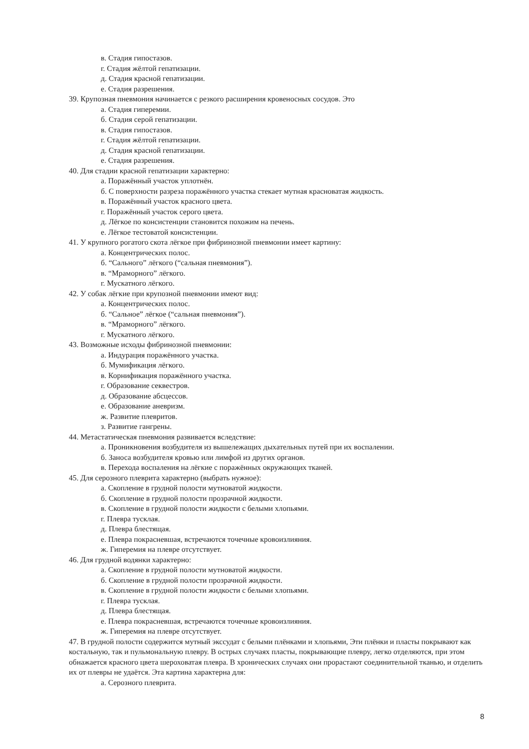в. Стадия гипостазов.
г. Стадия жёлтой гепатизации.
д. Стадия красной гепатизации.
е. Стадия разрешения.
39. Крупозная пневмония начинается с резкого расширения кровеносных сосудов. Это
а. Стадия гиперемии.
б. Стадия серой гепатизации.
в. Стадия гипостазов.
г. Стадия жёлтой гепатизации.
д. Стадия красной гепатизации.
е. Стадия разрешения.
40. Для стадии красной гепатизации характерно:
а. Поражённый участок уплотнён.
б. С поверхности разреза поражённого участка стекает мутная красноватая жидкость.
в. Поражённый участок красного цвета.
г. Поражённый участок серого цвета.
д. Лёгкое по консистенции становится похожим на печень.
е. Лёгкое тестоватой консистенции.
41. У крупного рогатого скота лёгкое при фибринозной пневмонии имеет картину:
а. Концентрических полос.
б. “Сального” лёгкого (“сальная пневмония”).
в. “Мраморного” лёгкого.
г. Мускатного лёгкого.
42. У собак лёгкие при крупозной пневмонии имеют вид:
а. Концентрических полос.
б. “Сальное” лёгкое (“сальная пневмония”).
в. “Мраморного” лёгкого.
г. Мускатного лёгкого.
43. Возможные исходы фибринозной пневмонии:
а. Индурация поражённого участка.
б. Мумификация лёгкого.
в. Корнификация поражённого участка.
г. Образование секвестров.
д. Образование абсцессов.
е. Образование аневризм.
ж. Развитие плевритов.
з. Развитие гангрены.
44. Метастатическая пневмония развивается вследствие:
а. Проникновения возбудителя из вышележащих дыхательных путей при их воспалении.
б. Заноса возбудителя кровью или лимфой из других органов.
в. Перехода воспаления на лёгкие с поражённых окружающих тканей.
45. Для серозного плеврита характерно (выбрать нужное):
а. Скопление в грудной полости мутноватой жидкости.
б. Скопление в грудной полости прозрачной жидкости.
в. Скопление в грудной полости жидкости с белыми хлопьями.
г. Плевра тусклая.
д. Плевра блестящая.
е. Плевра покрасневшая, встречаются точечные кровоизлияния.
ж. Гиперемия на плевре отсутствует.
46. Для грудной водянки характерно:
а. Скопление в грудной полости мутноватой жидкости.
б. Скопление в грудной полости прозрачной жидкости.
в. Скопление в грудной полости жидкости с белыми хлопьями.
г. Плевра тусклая.
д. Плевра блестящая.
е. Плевра покрасневшая, встречаются точечные кровоизлияния.
ж. Гиперемия на плевре отсутствует.
47. В грудной полости содержится мутный экссудат с белыми плёнками и хлопьями, Эти плёнки и пласты покрывают как костальную, так и пульмональную плевру. В острых случаях пласты, покрывающие плевру, легко отделяются, при этом обнажается красного цвета шероховатая плевра. В хронических случаях они прорастают соединительной тканью, и отделить их от плевры не удаётся. Эта картина характерна для:
а. Серозного плеврита.
8